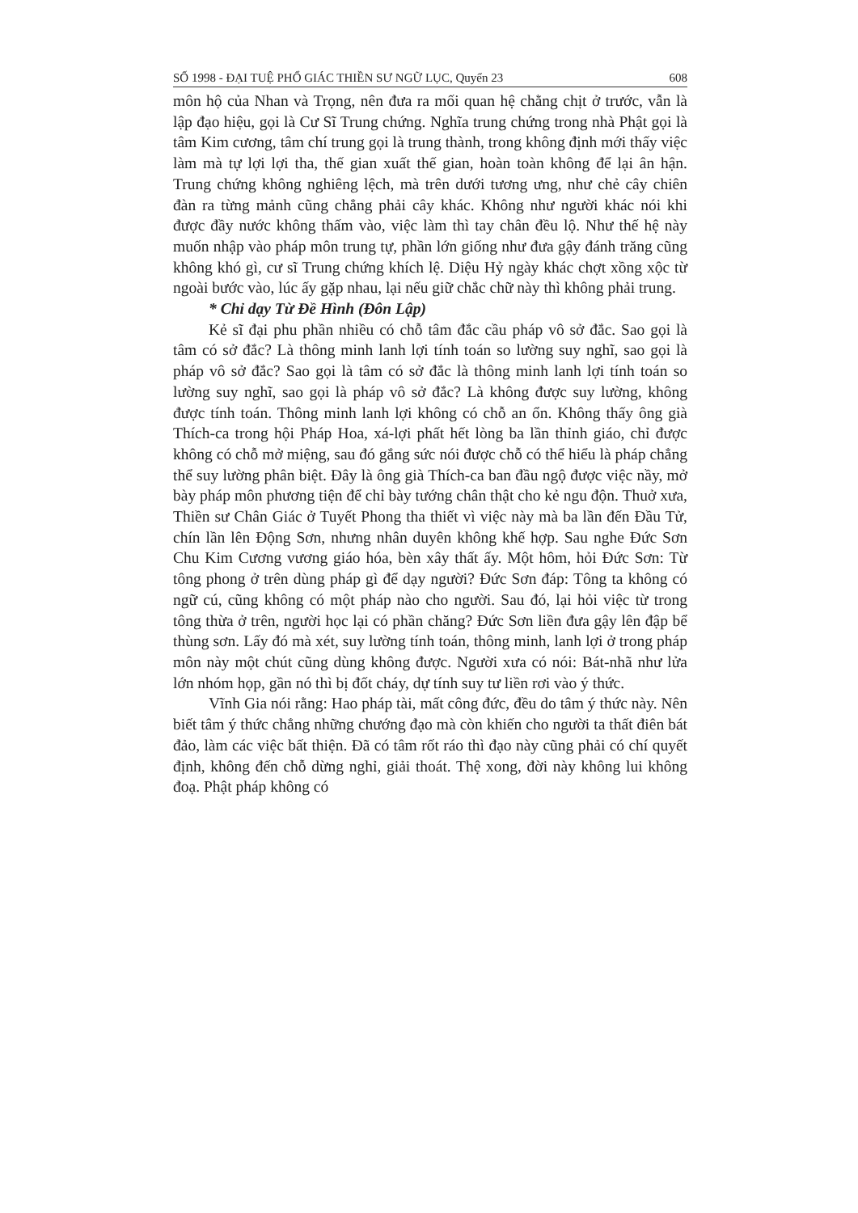SỐ 1998 - ĐẠI TUỆ PHỔ GIÁC THIỀN SƯ NGỮ LỤC, Quyển 23 608
môn hộ của Nhan và Trọng, nên đưa ra mối quan hệ chằng chịt ở trước, vẫn là lập đạo hiệu, gọi là Cư Sĩ Trung chứng. Nghĩa trung chứng trong nhà Phật gọi là tâm Kim cương, tâm chí trung gọi là trung thành, trong không định mới thấy việc làm mà tự lợi lợi tha, thế gian xuất thế gian, hoàn toàn không để lại ân hận. Trung chứng không nghiêng lệch, mà trên dưới tương ưng, như chẻ cây chiên đàn ra từng mảnh cũng chẳng phải cây khác. Không như người khác nói khi được đầy nước không thấm vào, việc làm thì tay chân đều lộ. Như thế hệ này muốn nhập vào pháp môn trung tự, phần lớn giống như đưa gậy đánh trăng cũng không khó gì, cư sĩ Trung chứng khích lệ. Diệu Hỷ ngày khác chợt xồng xộc từ ngoài bước vào, lúc ấy gặp nhau, lại nếu giữ chắc chữ này thì không phải trung.
* Chỉ dạy Từ Đề Hình (Đôn Lập)
Kẻ sĩ đại phu phần nhiều có chỗ tâm đắc cầu pháp vô sở đắc. Sao gọi là tâm có sở đắc? Là thông minh lanh lợi tính toán so lường suy nghĩ, sao gọi là pháp vô sở đắc? Sao gọi là tâm có sở đắc là thông minh lanh lợi tính toán so lường suy nghĩ, sao gọi là pháp vô sở đắc? Là không được suy lường, không được tính toán. Thông minh lanh lợi không có chỗ an ổn. Không thấy ông già Thích-ca trong hội Pháp Hoa, xá-lợi phất hết lòng ba lần thỉnh giáo, chỉ được không có chỗ mở miệng, sau đó gắng sức nói được chỗ có thể hiểu là pháp chẳng thể suy lường phân biệt. Đây là ông già Thích-ca ban đầu ngộ được việc nầy, mở bày pháp môn phương tiện để chỉ bày tướng chân thật cho kẻ ngu độn. Thuở xưa, Thiền sư Chân Giác ở Tuyết Phong tha thiết vì việc này mà ba lần đến Đầu Tử, chín lần lên Động Sơn, nhưng nhân duyên không khế hợp. Sau nghe Đức Sơn Chu Kim Cương vương giáo hóa, bèn xây thất ấy. Một hôm, hỏi Đức Sơn: Từ tông phong ở trên dùng pháp gì để dạy người? Đức Sơn đáp: Tông ta không có ngữ cú, cũng không có một pháp nào cho người. Sau đó, lại hỏi việc từ trong tông thừa ở trên, người học lại có phần chăng? Đức Sơn liền đưa gậy lên đập bể thùng sơn. Lấy đó mà xét, suy lường tính toán, thông minh, lanh lợi ở trong pháp môn này một chút cũng dùng không được. Người xưa có nói: Bát-nhã như lửa lớn nhóm họp, gần nó thì bị đốt cháy, dự tính suy tư liền rơi vào ý thức.
Vĩnh Gia nói rằng: Hao pháp tài, mất công đức, đều do tâm ý thức này. Nên biết tâm ý thức chẳng những chướng đạo mà còn khiến cho người ta thất điên bát đảo, làm các việc bất thiện. Đã có tâm rốt ráo thì đạo này cũng phải có chí quyết định, không đến chỗ dừng nghỉ, giải thoát. Thệ xong, đời này không lui không đoạ. Phật pháp không có